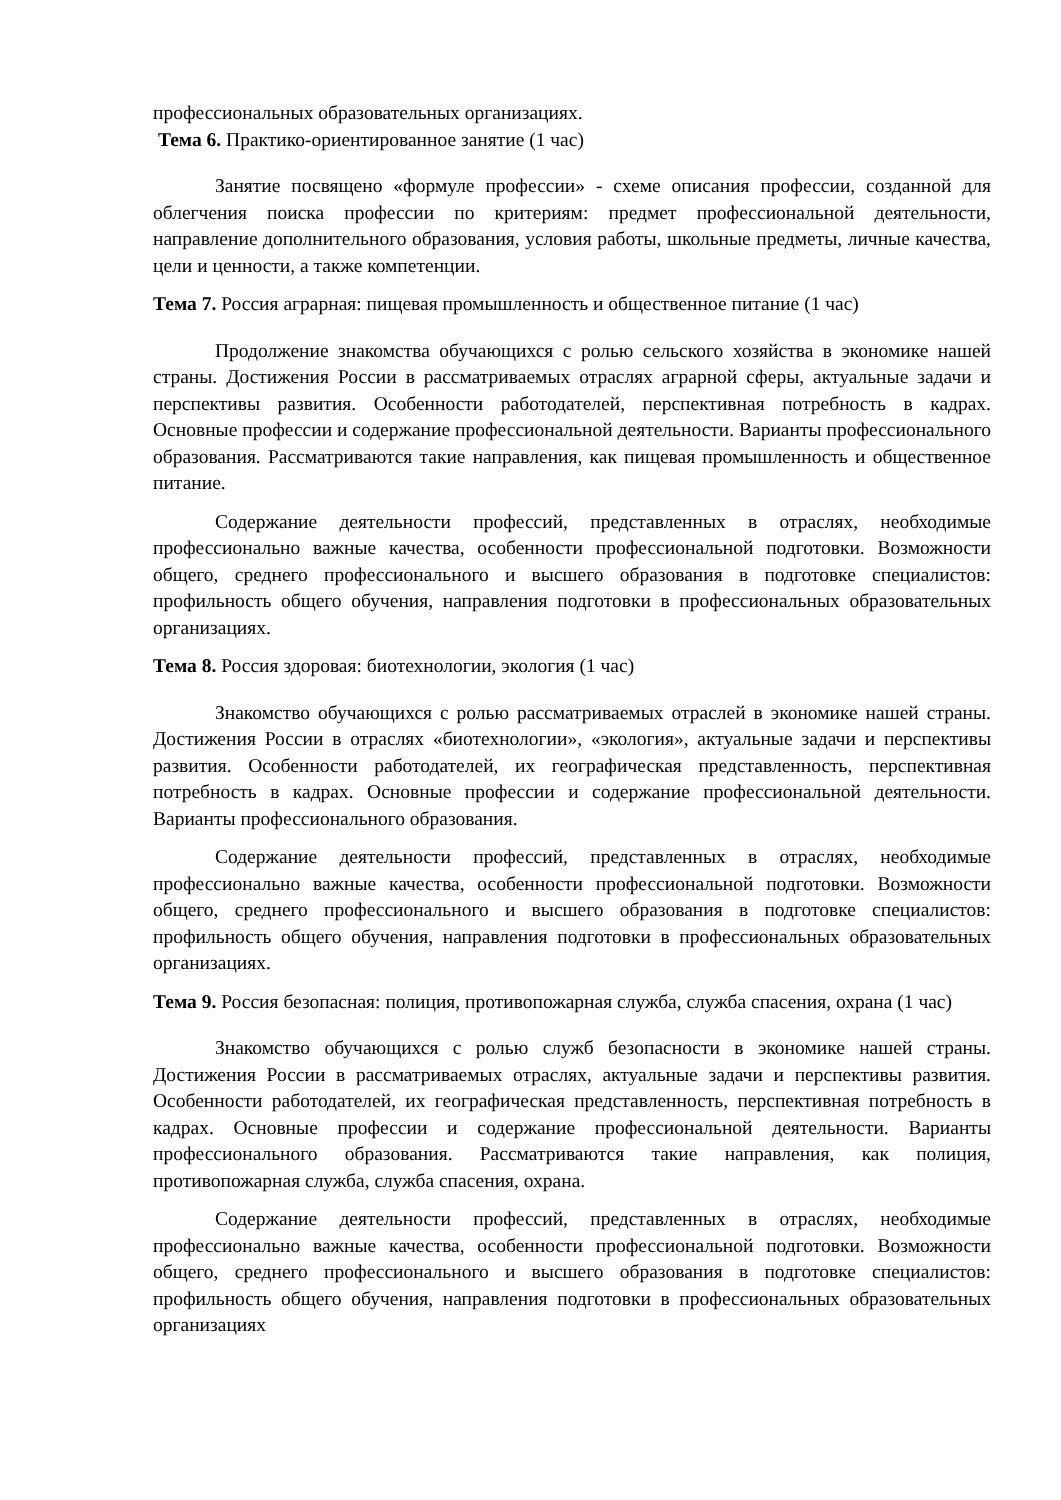профессиональных образовательных организациях.
Тема 6. Практико-ориентированное занятие (1 час)
Занятие посвящено «формуле профессии» - схеме описания профессии, созданной для облегчения поиска профессии по критериям: предмет профессиональной деятельности, направление дополнительного образования, условия работы, школьные предметы, личные качества, цели и ценности, а также компетенции.
Тема 7. Россия аграрная: пищевая промышленность и общественное питание (1 час)
Продолжение знакомства обучающихся с ролью сельского хозяйства в экономике нашей страны. Достижения России в рассматриваемых отраслях аграрной сферы, актуальные задачи и перспективы развития. Особенности работодателей, перспективная потребность в кадрах. Основные профессии и содержание профессиональной деятельности. Варианты профессионального образования. Рассматриваются такие направления, как пищевая промышленность и общественное питание.
Содержание деятельности профессий, представленных в отраслях, необходимые профессионально важные качества, особенности профессиональной подготовки. Возможности общего, среднего профессионального и высшего образования в подготовке специалистов: профильность общего обучения, направления подготовки в профессиональных образовательных организациях.
Тема 8. Россия здоровая: биотехнологии, экология (1 час)
Знакомство обучающихся с ролью рассматриваемых отраслей в экономике нашей страны. Достижения России в отраслях «биотехнологии», «экология», актуальные задачи и перспективы развития. Особенности работодателей, их географическая представленность, перспективная потребность в кадрах. Основные профессии и содержание профессиональной деятельности. Варианты профессионального образования.
Содержание деятельности профессий, представленных в отраслях, необходимые профессионально важные качества, особенности профессиональной подготовки. Возможности общего, среднего профессионального и высшего образования в подготовке специалистов: профильность общего обучения, направления подготовки в профессиональных образовательных организациях.
Тема 9. Россия безопасная: полиция, противопожарная служба, служба спасения, охрана (1 час)
Знакомство обучающихся с ролью служб безопасности в экономике нашей страны. Достижения России в рассматриваемых отраслях, актуальные задачи и перспективы развития. Особенности работодателей, их географическая представленность, перспективная потребность в кадрах. Основные профессии и содержание профессиональной деятельности. Варианты профессионального образования. Рассматриваются такие направления, как полиция, противопожарная служба, служба спасения, охрана.
Содержание деятельности профессий, представленных в отраслях, необходимые профессионально важные качества, особенности профессиональной подготовки. Возможности общего, среднего профессионального и высшего образования в подготовке специалистов: профильность общего обучения, направления подготовки в профессиональных образовательных организациях